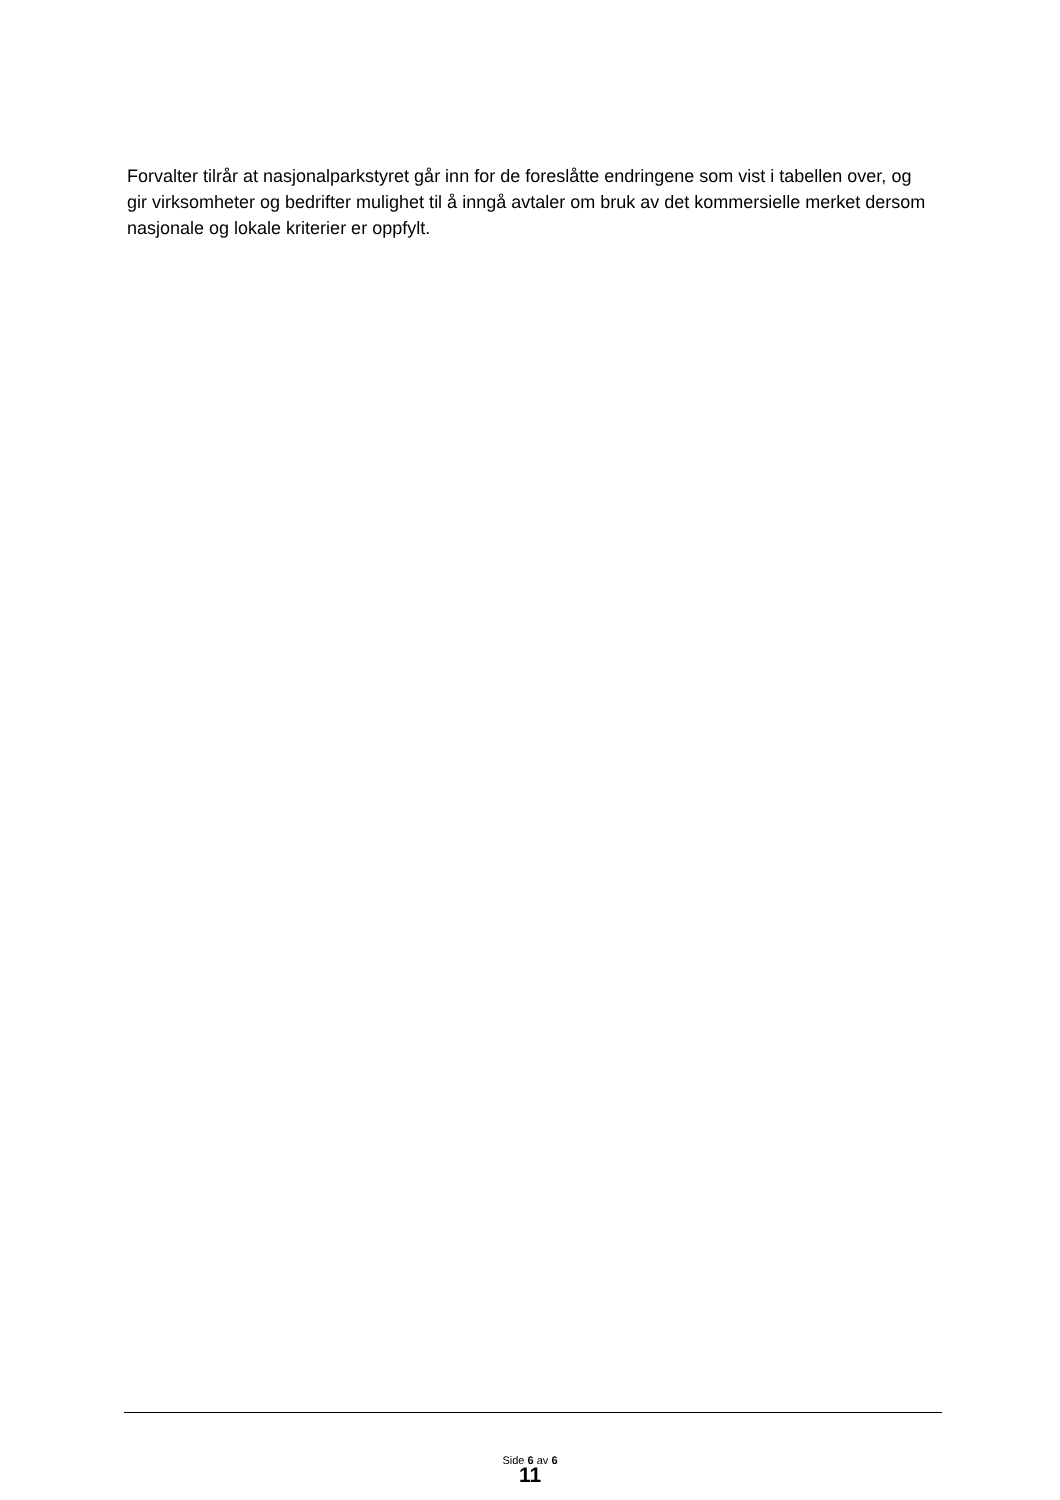Forvalter tilrår at nasjonalparkstyret går inn for de foreslåtte endringene som vist i tabellen over, og gir virksomheter og bedrifter mulighet til å inngå avtaler om bruk av det kommersielle merket dersom nasjonale og lokale kriterier er oppfylt.
Side 6 av 6
11